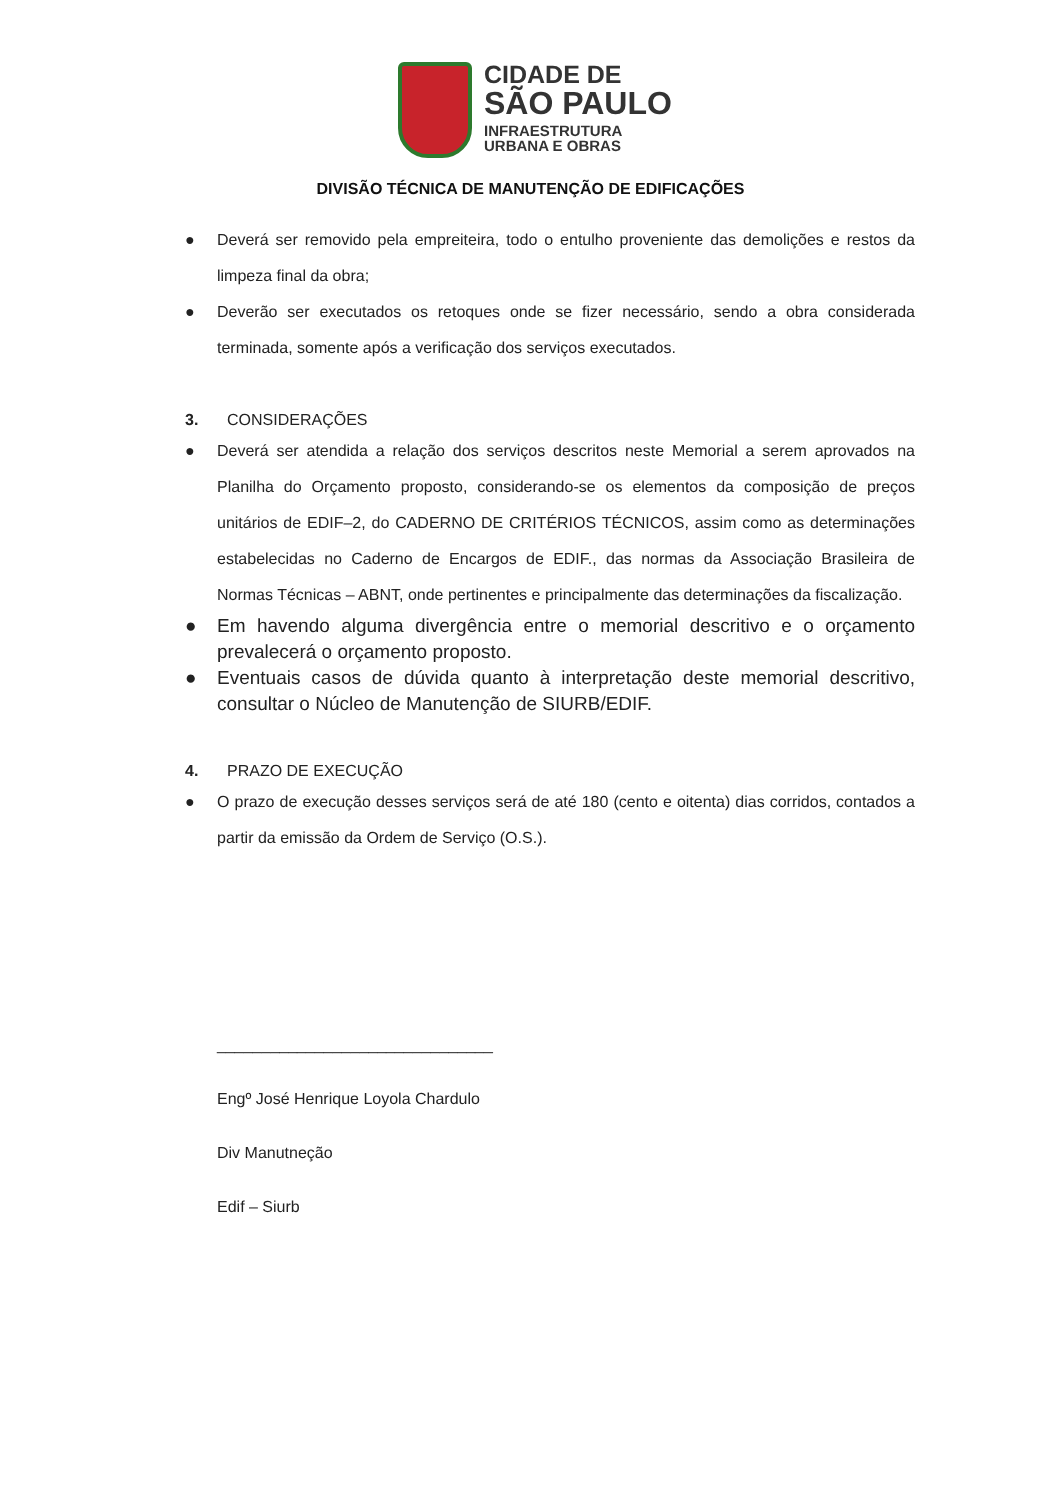CIDADE DE
SÃO PAULO
INFRAESTRUTURA
URBANA E OBRAS
DIVISÃO TÉCNICA DE MANUTENÇÃO DE EDIFICAÇÕES
● Deverá ser removido pela empreiteira, todo o entulho proveniente das demolições e restos da limpeza final da obra;
● Deverão ser executados os retoques onde se fizer necessário, sendo a obra considerada terminada, somente após a verificação dos serviços executados.
3. CONSIDERAÇÕES
● Deverá ser atendida a relação dos serviços descritos neste Memorial a serem aprovados na Planilha do Orçamento proposto, considerando-se os elementos da composição de preços unitários de EDIF–2, do CADERNO DE CRITÉRIOS TÉCNICOS, assim como as determinações estabelecidas no Caderno de Encargos de EDIF., das normas da Associação Brasileira de Normas Técnicas – ABNT, onde pertinentes e principalmente das determinações da fiscalização.
● Em havendo alguma divergência entre o memorial descritivo e o orçamento prevalecerá o orçamento proposto.
● Eventuais casos de dúvida quanto à interpretação deste memorial descritivo, consultar o Núcleo de Manutenção de SIURB/EDIF.
4. PRAZO DE EXECUÇÃO
● O prazo de execução desses serviços será de até 180 (cento e oitenta) dias corridos, contados a partir da emissão da Ordem de Serviço (O.S.).
_______________________________
Engº José Henrique Loyola Chardulo
Div Manutneção
Edif – Siurb